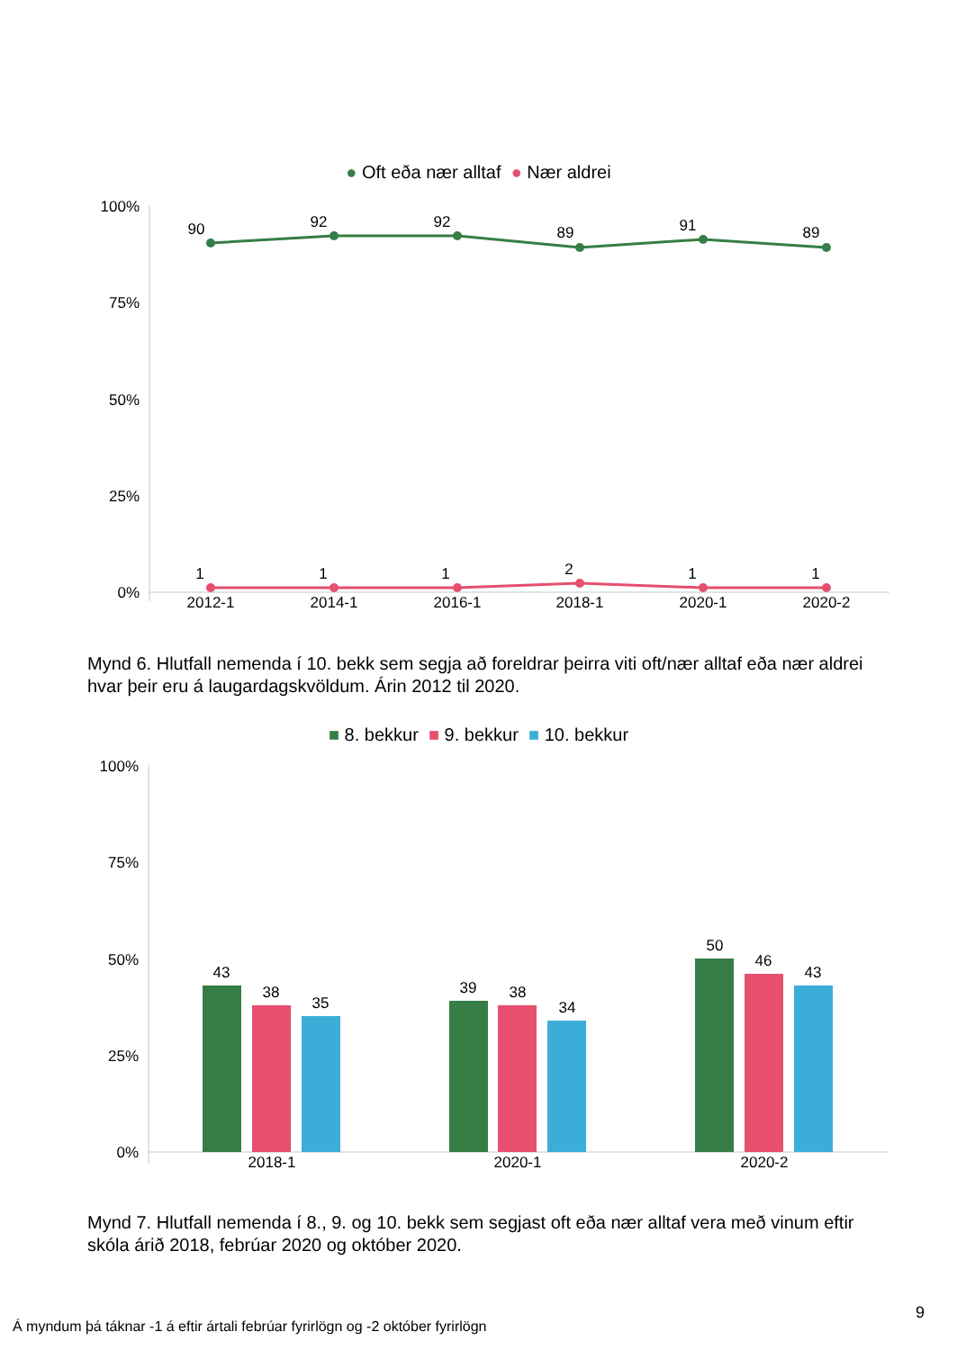● Oft eða nær alltaf ● Nær aldrei
100%
75%
50%
25%
0%
90
92
92
89
91
89
1
1
1
2
1
1
2012-1
2014-1
2016-1
2018-1
2020-1
2020-2
Mynd 6. Hlutfall nemenda í 10. bekk sem segja að foreldrar þeirra viti oft/nær alltaf eða nær aldrei hvar þeir eru á laugardagskvöldum. Árin 2012 til 2020.
■ 8. bekkur ■ 9. bekkur ■ 10. bekkur
100%
75%
50%
25%
0%
43
38
35
39
38
34
50
46
43
2018-1
2020-1
2020-2
Mynd 7. Hlutfall nemenda í 8., 9. og 10. bekk sem segjast oft eða nær alltaf vera með vinum eftir skóla árið 2018, febrúar 2020 og október 2020.
9
Á myndum þá táknar -1 á eftir ártali febrúar fyrirlögn og -2 október fyrirlögn